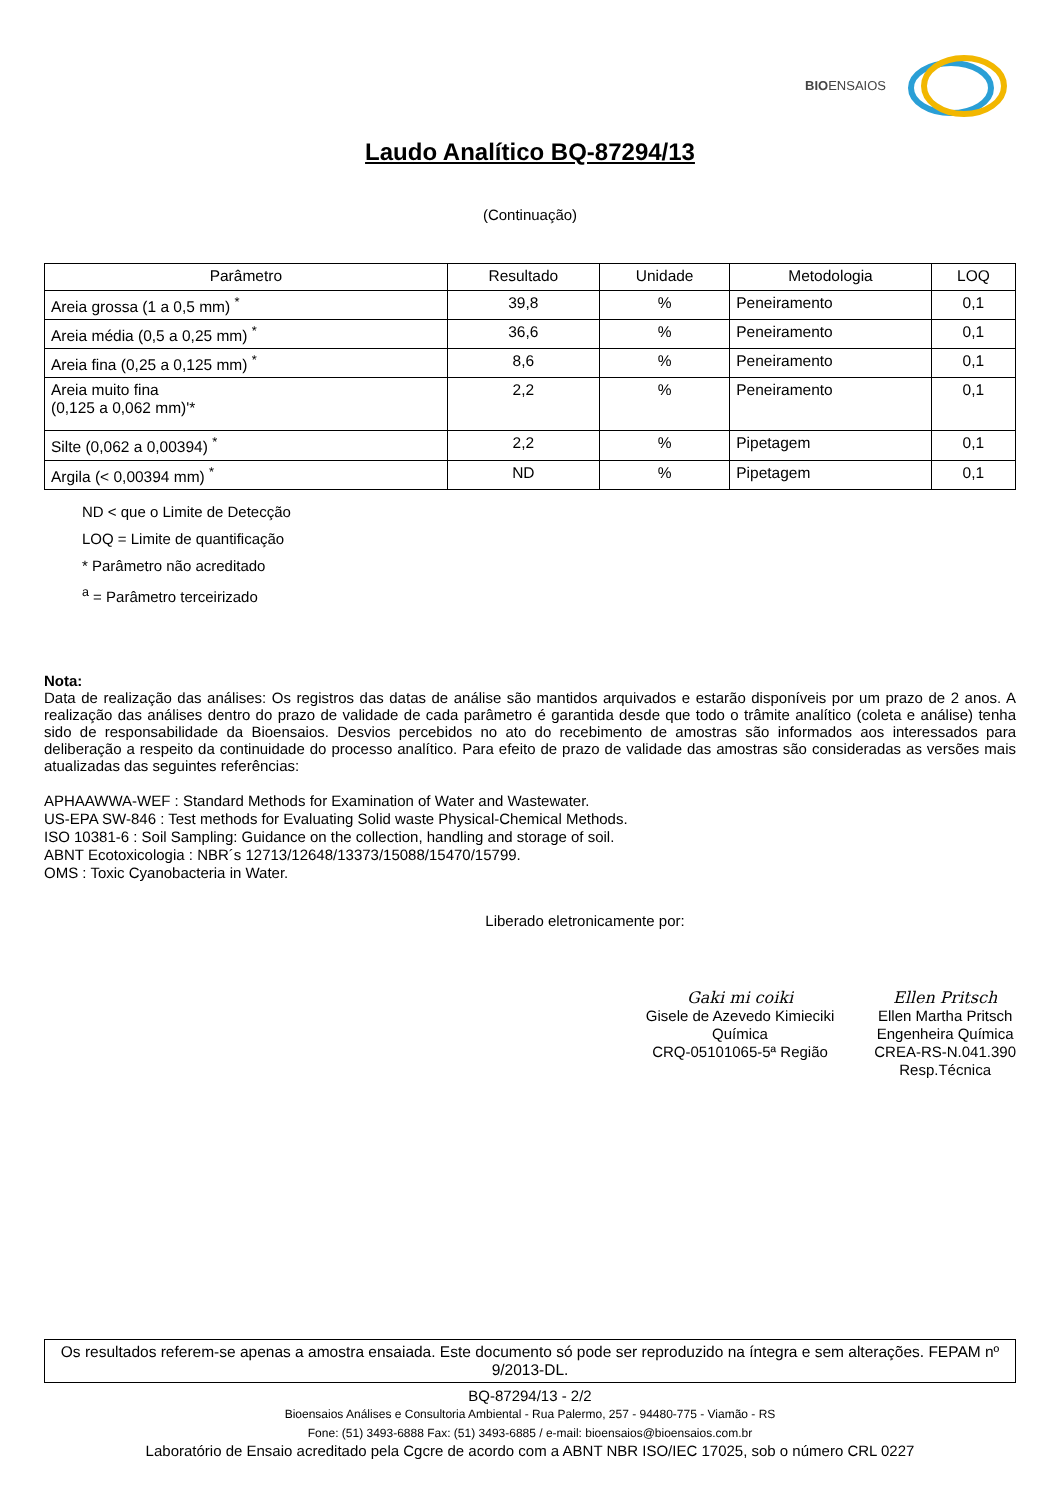BIOENSAIOS
Laudo Analítico BQ-87294/13
(Continuação)
| Parâmetro | Resultado | Unidade | Metodologia | LOQ |
| --- | --- | --- | --- | --- |
| Areia grossa (1 a 0,5 mm) <sup>*</sup> | 39,8 | % | Peneiramento | 0,1 |
| Areia média (0,5 a 0,25 mm) <sup>*</sup> | 36,6 | % | Peneiramento | 0,1 |
| Areia fina (0,25 a 0,125 mm) <sup>*</sup> | 8,6 | % | Peneiramento | 0,1 |
| Areia muito fina (0,125 a 0,062 mm)'* | 2,2 | % | Peneiramento | 0,1 |
| Silte (0,062 a 0,00394) <sup>*</sup> | 2,2 | % | Pipetagem | 0,1 |
| Argila (< 0,00394 mm) <sup>*</sup> | ND | % | Pipetagem | 0,1 |
ND < que o Limite de Detecção
LOQ = Limite de quantificação
* Parâmetro não acreditado
<sup>a</sup> = Parâmetro terceirizado
Nota:
Data de realização das análises: Os registros das datas de análise são mantidos arquivados e estarão disponíveis por um prazo de 2 anos. A realização das análises dentro do prazo de validade de cada parâmetro é garantida desde que todo o trâmite analítico (coleta e análise) tenha sido de responsabilidade da Bioensaios. Desvios percebidos no ato do recebimento de amostras são informados aos interessados para deliberação a respeito da continuidade do processo analítico. Para efeito de prazo de validade das amostras são consideradas as versões mais atualizadas das seguintes referências:
APHAAWWA-WEF : Standard Methods for Examination of Water and Wastewater.
US-EPA SW-846 : Test methods for Evaluating Solid waste Physical-Chemical Methods.
ISO 10381-6 : Soil Sampling: Guidance on the collection, handling and storage of soil.
ABNT Ecotoxicologia : NBR´s 12713/12648/13373/15088/15470/15799.
OMS : Toxic Cyanobacteria in Water.
Liberado eletronicamente por:
Gaki mi coiki
Gisele de Azevedo Kimieciki
Química
CRQ-05101065-5ª Região
Ellen Pritsch
Ellen Martha Pritsch
Engenheira Química
CREA-RS-N.041.390
Resp.Técnica
Os resultados referem-se apenas a amostra ensaiada. Este documento só pode ser reproduzido na íntegra e sem alterações. FEPAM nº 9/2013-DL.
BQ-87294/13 - 2/2
Bioensaios Análises e Consultoria Ambiental - Rua Palermo, 257 - 94480-775 - Viamão - RS
Fone: (51) 3493-6888 Fax: (51) 3493-6885 / e-mail: bioensaios@bioensaios.com.br
Laboratório de Ensaio acreditado pela Cgcre de acordo com a ABNT NBR ISO/IEC 17025, sob o número CRL 0227